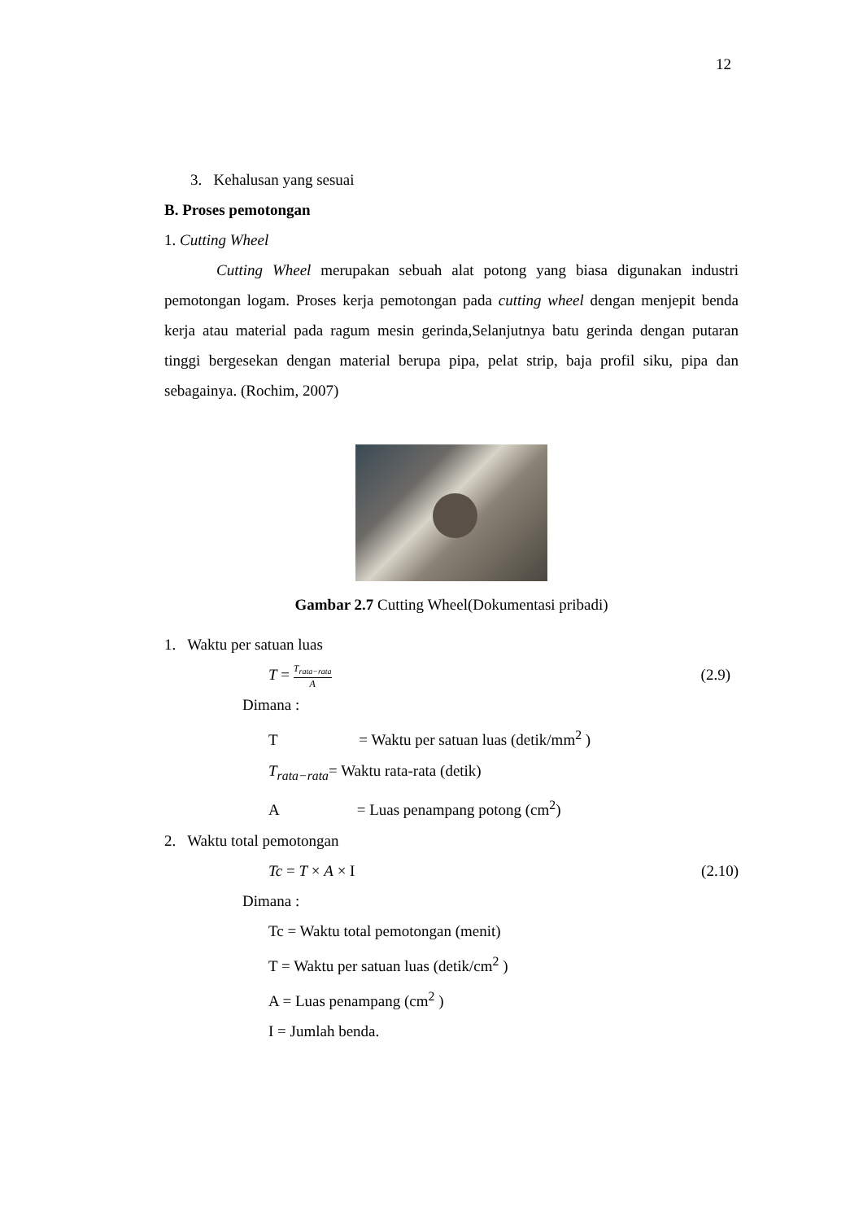12
3. Kehalusan yang sesuai
B. Proses pemotongan
1. Cutting Wheel
Cutting Wheel merupakan sebuah alat potong yang biasa digunakan industri pemotongan logam. Proses kerja pemotongan pada cutting wheel dengan menjepit benda kerja atau material pada ragum mesin gerinda,Selanjutnya batu gerinda dengan putaran tinggi bergesekan dengan material berupa pipa, pelat strip, baja profil siku, pipa dan sebagainya. (Rochim, 2007)
Gambar 2.7 Cutting Wheel(Dokumentasi pribadi)
1. Waktu per satuan luas
T = T<sub>rata−rata</sub> A (2.9)
Dimana :
T = Waktu per satuan luas (detik/mm<sup>2</sup> )
T<sub>rata−rata</sub>= Waktu rata-rata (detik)
A = Luas penampang potong (cm<sup>2</sup>)
2. Waktu total pemotongan
Tc = T × A × I (2.10)
Dimana :
Tc = Waktu total pemotongan (menit)
T = Waktu per satuan luas (detik/cm<sup>2</sup> )
A = Luas penampang (cm<sup>2</sup> )
I = Jumlah benda.